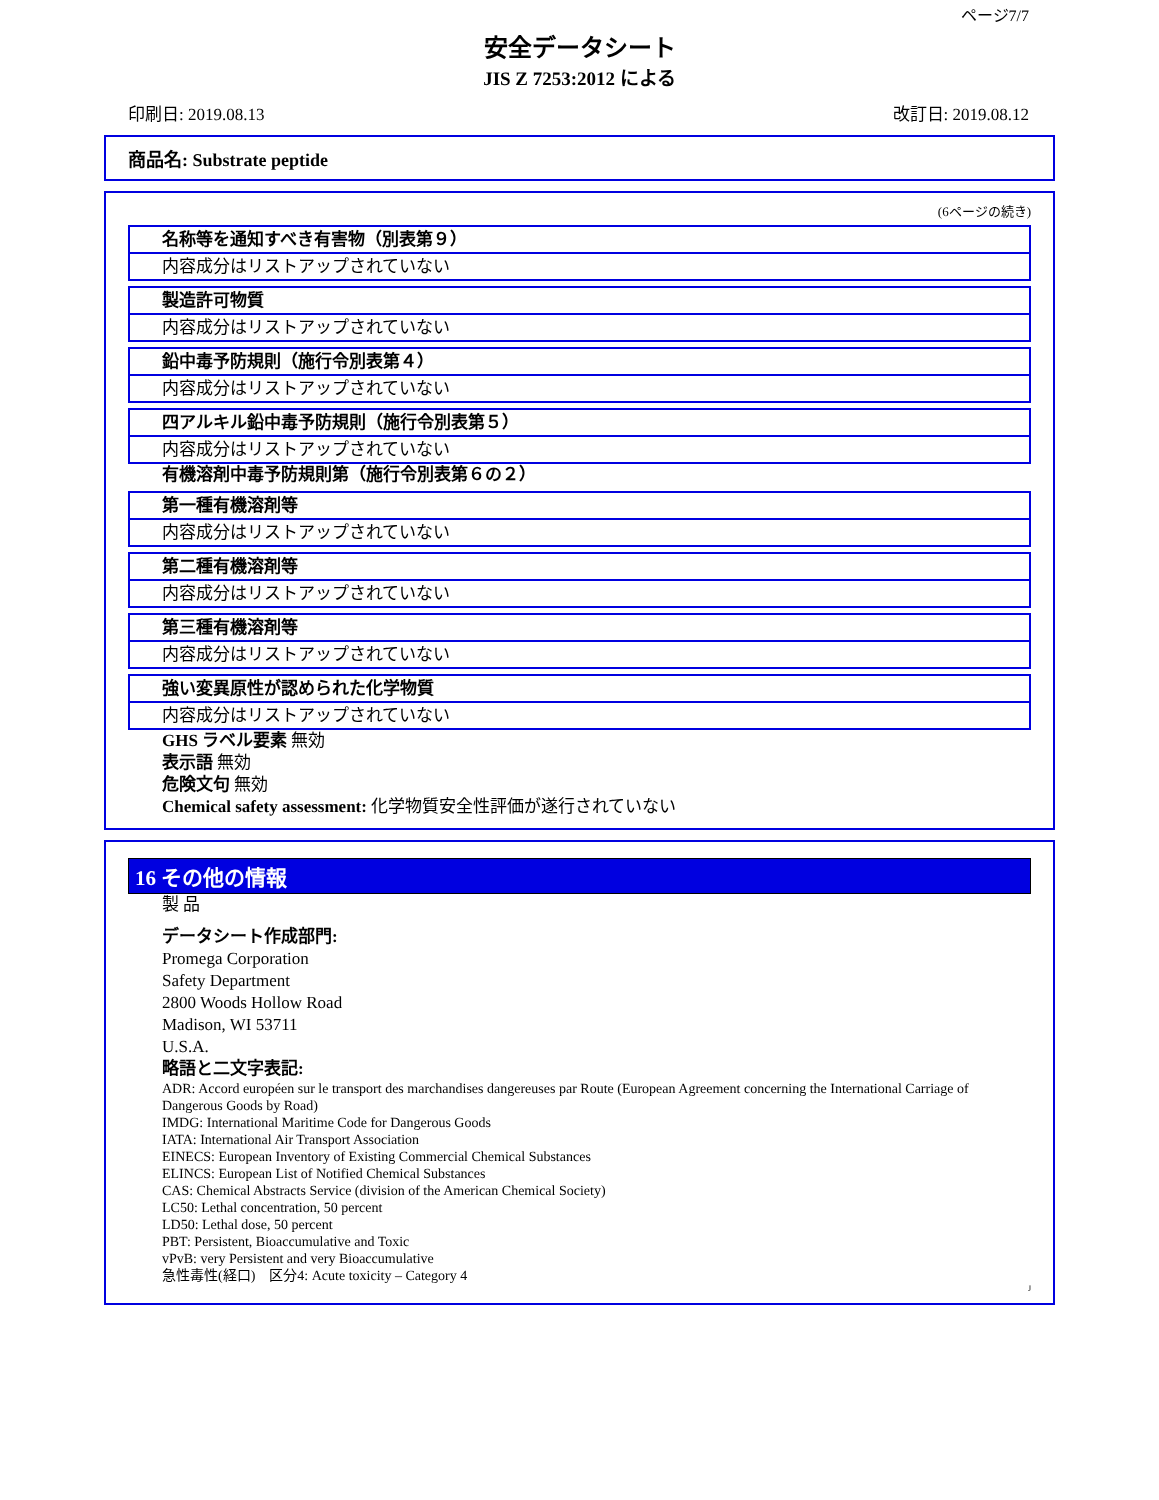ページ7/7
安全データシート
JIS Z 7253:2012 による
印刷日: 2019.08.13 改訂日: 2019.08.12
商品名: Substrate peptide
(6ページの続き)
名称等を通知すべき有害物（別表第９）
内容成分はリストアップされていない
製造許可物質
内容成分はリストアップされていない
鉛中毒予防規則（施行令別表第４）
内容成分はリストアップされていない
四アルキル鉛中毒予防規則（施行令別表第５）
内容成分はリストアップされていない
有機溶剤中毒予防規則第（施行令別表第６の２）
第一種有機溶剤等
内容成分はリストアップされていない
第二種有機溶剤等
内容成分はリストアップされていない
第三種有機溶剤等
内容成分はリストアップされていない
強い変異原性が認められた化学物質
内容成分はリストアップされていない
GHS ラベル要素 無効
表示語 無効
危険文句 無効
Chemical safety assessment: 化学物質安全性評価が遂行されていない
16 その他の情報
製 品
データシート作成部門:
Promega Corporation
Safety Department
2800 Woods Hollow Road
Madison, WI 53711
U.S.A.
略語と二文字表記:
ADR: Accord européen sur le transport des marchandises dangereuses par Route (European Agreement concerning the International Carriage of Dangerous Goods by Road)
IMDG: International Maritime Code for Dangerous Goods
IATA: International Air Transport Association
EINECS: European Inventory of Existing Commercial Chemical Substances
ELINCS: European List of Notified Chemical Substances
CAS: Chemical Abstracts Service (division of the American Chemical Society)
LC50: Lethal concentration, 50 percent
LD50: Lethal dose, 50 percent
PBT: Persistent, Bioaccumulative and Toxic
vPvB: very Persistent and very Bioaccumulative
急性毒性(経口)　区分4: Acute toxicity – Category 4
J